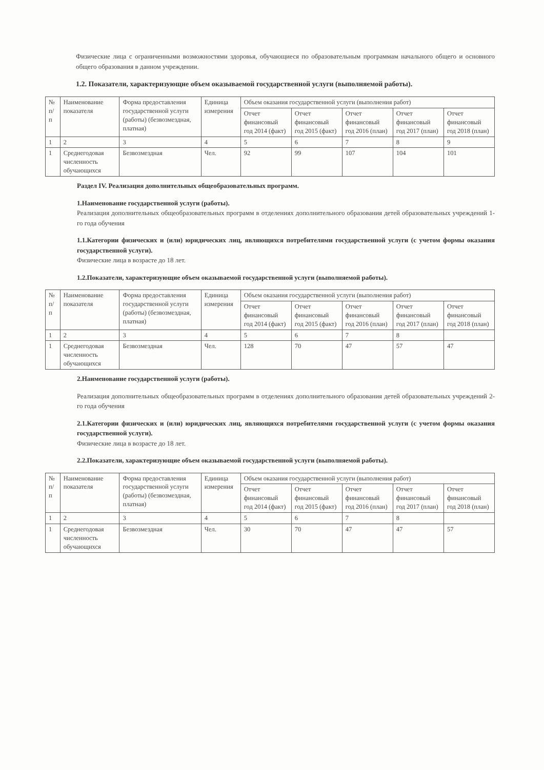Физические лица с ограниченными возможностями здоровья, обучающиеся по образовательным программам начального общего и основного общего образования в данном учреждении.
1.2. Показатели, характеризующие объем оказываемой государственной услуги (выполняемой работы).
| № п/ п | Наименование показателя | Форма предоставления государственной услуги (работы) (безвозмездная, платная) | Единица измерения | Объем оказания государственной услуги (выполнения работ) | | | | |
| --- | --- | --- | --- | --- | --- | --- | --- | --- |
| | | | | Отчет финансовый год 2014 (факт) | Отчет финансовый год 2015 (факт) | Отчет финансовый год 2016 (план) | Отчет финансовый год 2017 (план) | Отчет финансовый год 2018 (план) |
| 1 | 2 | 3 | 4 | 5 | 6 | 7 | 8 | 9 |
| 1 | Среднегодовая численность обучающихся | Безвозмездная | Чел. | 92 | 99 | 107 | 104 | 101 |
Раздел IV. Реализация дополнительных общеобразовательных программ.
1.Наименование государственной услуги (работы).
Реализация дополнительных общеобразовательных программ в отделениях дополнительного образования детей образовательных учреждений 1-го года обучения
1.1.Категории физических и (или) юридических лиц, являющихся потребителями государственной услуги (с учетом формы оказания государственной услуги).
Физические лица в возрасте до 18 лет.
1.2.Показатели, характеризующие объем оказываемой государственной услуги (выполняемой работы).
| № п/ п | Наименование показателя | Форма предоставления государственной услуги (работы) (безвозмездная, платная) | Единица измерения | Объем оказания государственной услуги (выполнения работ) | | | | |
| --- | --- | --- | --- | --- | --- | --- | --- | --- |
| | | | | Отчет финансовый год 2014 (факт) | Отчет финансовый год 2015 (факт) | Отчет финансовый год 2016 (план) | Отчет финансовый год 2017 (план) | Отчет финансовый год 2018 (план) |
| 1 | 2 | 3 | 4 | 5 | 6 | 7 | 8 | |
| 1 | Среднегодовая численность обучающихся | Безвозмездная | Чел. | 128 | 70 | 47 | 57 | 47 |
2.Наименование государственной услуги (работы).
Реализация дополнительных общеобразовательных программ в отделениях дополнительного образования детей образовательных учреждений 2-го года обучения
2.1.Категории физических и (или) юридических лиц, являющихся потребителями государственной услуги (с учетом формы оказания государственной услуги).
Физические лица в возрасте до 18 лет.
2.2.Показатели, характеризующие объем оказываемой государственной услуги (выполняемой работы).
| № п/ п | Наименование показателя | Форма предоставления государственной услуги (работы) (безвозмездная, платная) | Единица измерения | Объем оказания государственной услуги (выполнения работ) | | | | |
| --- | --- | --- | --- | --- | --- | --- | --- | --- |
| | | | | Отчет финансовый год 2014 (факт) | Отчет финансовый год 2015 (факт) | Отчет финансовый год 2016 (план) | Отчет финансовый год 2017 (план) | Отчет финансовый год 2018 (план) |
| 1 | 2 | 3 | 4 | 5 | 6 | 7 | 8 | |
| 1 | Среднегодовая численность обучающихся | Безвозмездная | Чел. | 30 | 70 | 47 | 47 | 57 |